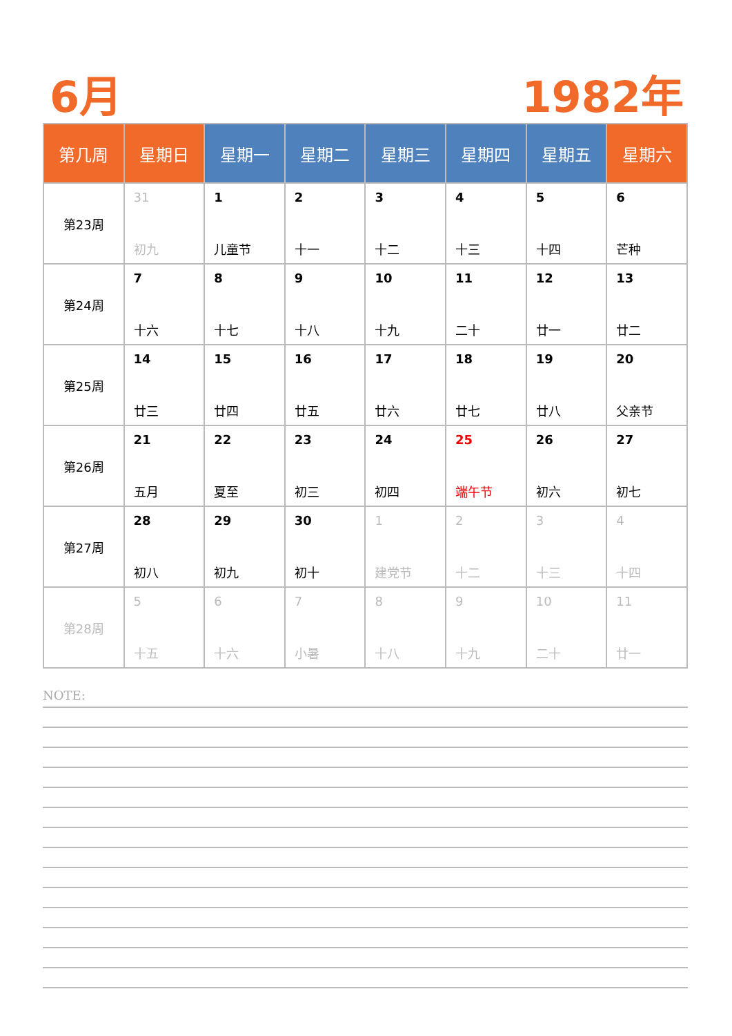6月 1982年
| 第几周 | 星期日 | 星期一 | 星期二 | 星期三 | 星期四 | 星期五 | 星期六 |
| --- | --- | --- | --- | --- | --- | --- | --- |
| 第23周 | 31 初九 | 1 儿童节 | 2 十一 | 3 十二 | 4 十三 | 5 十四 | 6 芒种 |
| 第24周 | 7 十六 | 8 十七 | 9 十八 | 10 十九 | 11 二十 | 12 廿一 | 13 廿二 |
| 第25周 | 14 廿三 | 15 廿四 | 16 廿五 | 17 廿六 | 18 廿七 | 19 廿八 | 20 父亲节 |
| 第26周 | 21 五月 | 22 夏至 | 23 初三 | 24 初四 | 25 端午节 | 26 初六 | 27 初七 |
| 第27周 | 28 初八 | 29 初九 | 30 初十 | 1 建党节 | 2 十二 | 3 十三 | 4 十四 |
| 第28周 | 5 十五 | 6 十六 | 7 小暑 | 8 十八 | 9 十九 | 10 二十 | 11 廿一 |
NOTE: